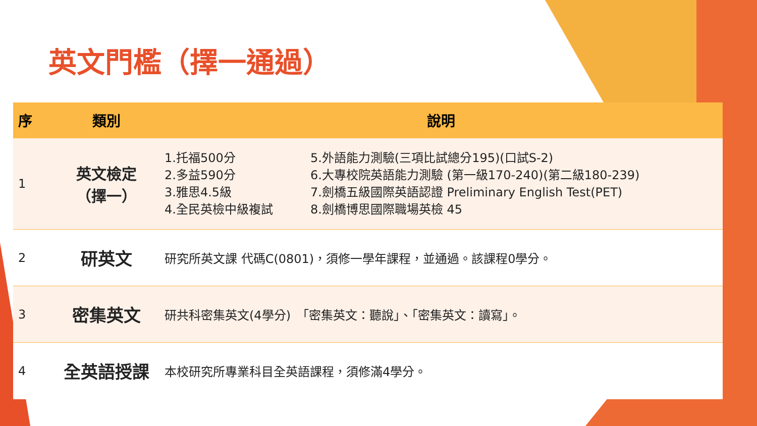英文門檻（擇一通過）
| 序 | 類別 | 說明 | |
| --- | --- | --- | --- |
| 1 | 英文檢定 （擇一） | 1.托福500分 2.多益590分 3.雅思4.5級 4.全民英檢中級複試 | 5.外語能力測驗(三項比試總分195)(口試S-2) 6.大專校院英語能力測驗 (第一級170-240)(第二級180-239) 7.劍橋五級國際英語認證 Preliminary English Test(PET) 8.劍橋博思國際職場英檢 45 |
| 2 | 研英文 | 研究所英文課 代碼C(0801)，須修一學年課程，並通過。該課程0學分。 | |
| 3 | 密集英文 | 研共科密集英文(4學分) 「密集英文：聽說」、「密集英文：讀寫」。 | |
| 4 | 全英語授課 | 本校研究所專業科目全英語課程，須修滿4學分。 | |